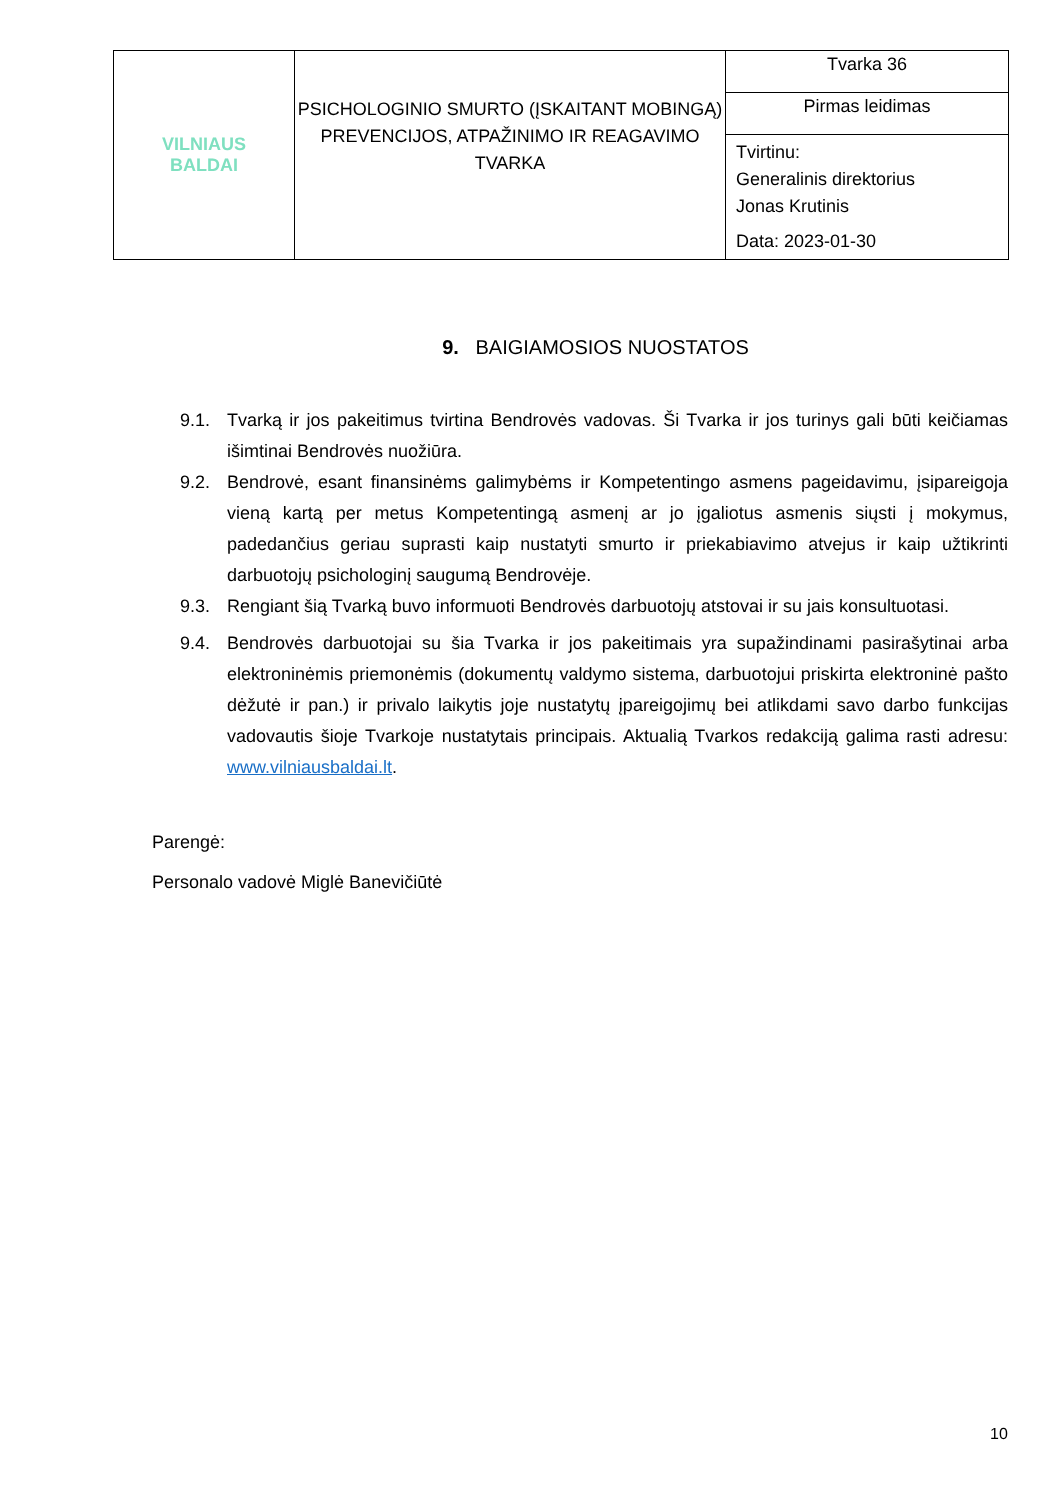| VILNIAUS BALDAI | PSICHOLOGINIO SMURTO (ĮSKAITANT MOBINGĄ) PREVENCIJOS, ATPAŽINIMO IR REAGAVIMO TVARKA | Tvarka 36 |
| | | Pirmas leidimas |
| | | Tvirtinu: Generalinis direktorius Jonas Krutinis Data: 2023-01-30 |
9. BAIGIAMOSIOS NUOSTATOS
9.1. Tvarką ir jos pakeitimus tvirtina Bendrovės vadovas. Ši Tvarka ir jos turinys gali būti keičiamas išimtinai Bendrovės nuožiūra.
9.2. Bendrovė, esant finansinėms galimybėms ir Kompetentingo asmens pageidavimu, įsipareigoja vieną kartą per metus Kompetentingą asmenį ar jo įgaliotus asmenis siųsti į mokymus, padedančius geriau suprasti kaip nustatyti smurto ir priekabiavimo atvejus ir kaip užtikrinti darbuotojų psichologinį saugumą Bendrovėje.
9.3. Rengiant šią Tvarką buvo informuoti Bendrovės darbuotojų atstovai ir su jais konsultuotasi.
9.4. Bendrovės darbuotojai su šia Tvarka ir jos pakeitimais yra supažindinami pasirašytinai arba elektroninėmis priemonėmis (dokumentų valdymo sistema, darbuotojui priskirta elektroninė pašto dėžutė ir pan.) ir privalo laikytis joje nustatytų įpareigojimų bei atlikdami savo darbo funkcijas vadovautis šioje Tvarkoje nustatytais principais. Aktualią Tvarkos redakciją galima rasti adresu: www.vilniausbaldai.lt.
Parengė:
Personalo vadovė Miglė Banevičiūtė
10